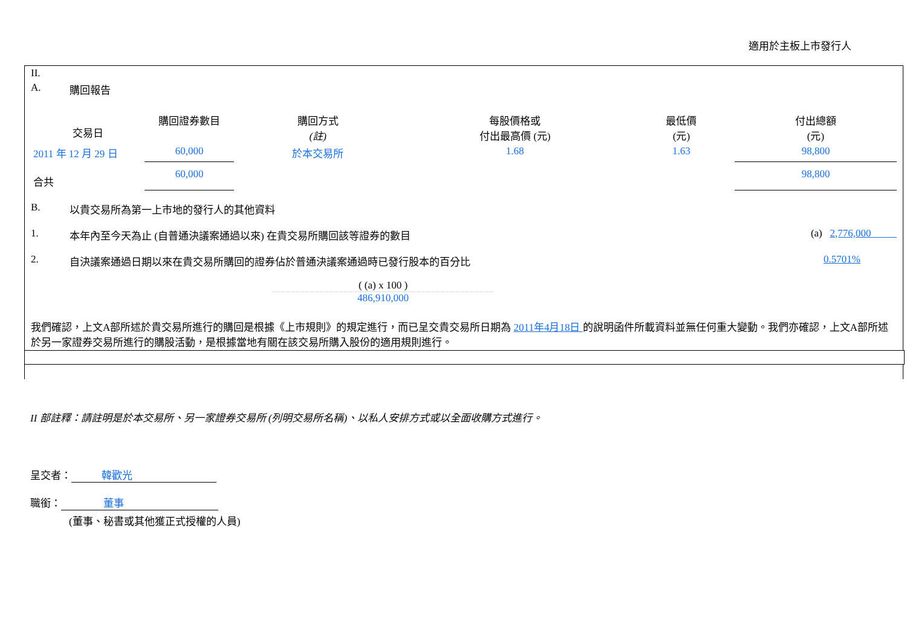適用於主板上市發行人
II.
A. 購回報告
| 交易日 | 購回證券數目 | 購回方式 (註) | 每股價格或 付出最高價 (元) | 最低價 (元) | 付出總額 (元) |
| --- | --- | --- | --- | --- | --- |
| 2011 年 12 月 29 日 | 60,000 | 於本交易所 | 1.68 | 1.63 | 98,800 |
| 合共 | 60,000 | | | | 98,800 |
B. 以貴交易所為第一上市地的發行人的其他資料
1. 本年內至今天為止 (自普通決議案通過以來) 在貴交易所購回該等證券的數目 (a) 2,776,000
2. 自決議案通過日期以來在貴交易所購回的證券佔於普通決議案通過時已發行股本的百分比 0.5701%
( (a) x 100 )
486,910,000
我們確認，上文A部所述於貴交易所進行的購回是根據《上市規則》的規定進行，而已呈交貴交易所日期為 2011年4月18日 的說明函件所載資料並無任何重大變動。我們亦確認，上文A部所述於另一家證券交易所進行的購股活動，是根據當地有關在該交易所購入股份的適用規則進行。
II 部註釋：請註明是於本交易所、另一家證券交易所 (列明交易所名稱)、以私人安排方式或以全面收購方式進行。
呈交者： 韓歡光
職銜： 董事
(董事、秘書或其他獲正式授權的人員)